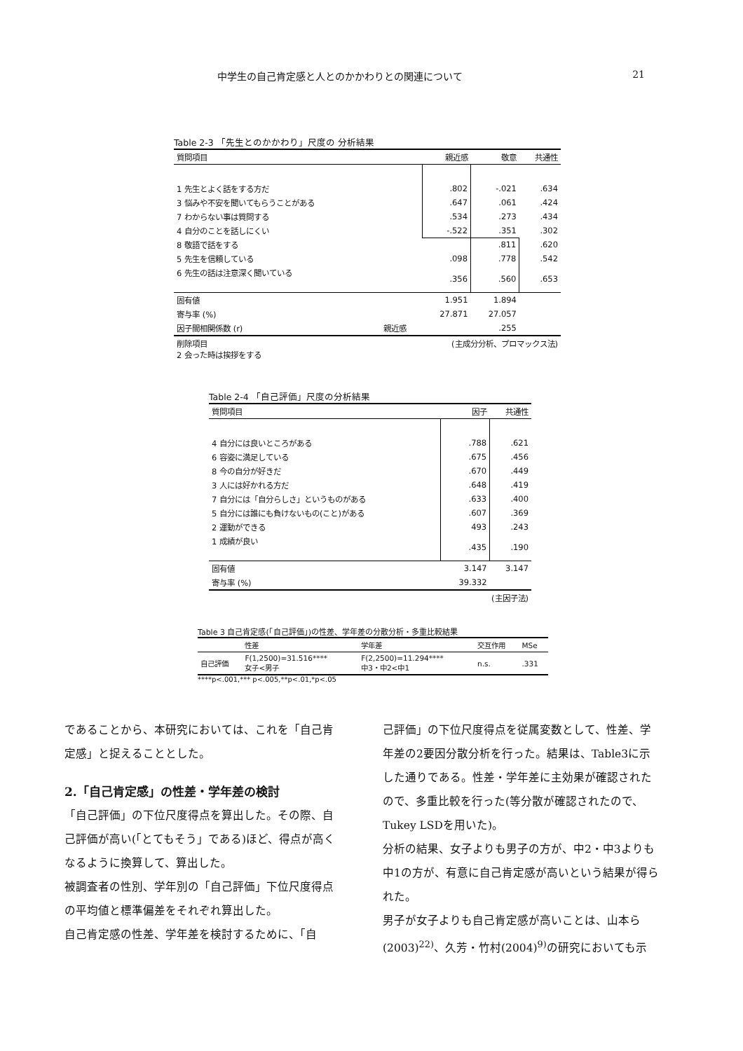中学生の自己肯定感と人とのかかわりとの関連について 21
Table 2-3 「先生とのかかわり」尺度の 分析結果
| 質問項目 | | 親近感 | 敬意 | 共通性 |
| --- | --- | --- | --- | --- |
| 1 先生とよく話をする方だ | | .802 | -.021 | .634 |
| 3 悩みや不安を聞いてもらうことがある | | .647 | .061 | .424 |
| 7 わからない事は質問する | | .534 | .273 | .434 |
| 4 自分のことを話しにくい | | -.522 | .351 | .302 |
| 8 敬語で話をする | | | .811 | .620 |
| 5 先生を信頼している | | .098 | .778 | .542 |
| 6 先生の話は注意深く聞いている | | .356 | .560 | .653 |
| 固有値 | | 1.951 | 1.894 | |
| 寄与率 (%) | | 27.871 | 27.057 | |
| 因子間相関係数 (r) | 親近感 | | .255 | |
| 削除項目 2 会った時は挨拶をする | (主成分分析、プロマックス法) | | | |
Table 2-4 「自己評価」尺度の分析結果
| 質問項目 | 因子 | 共通性 |
| --- | --- | --- |
| 4 自分には良いところがある | .788 | .621 |
| 6 容姿に満足している | .675 | .456 |
| 8 今の自分が好きだ | .670 | .449 |
| 3 人には好かれる方だ | .648 | .419 |
| 7 自分には「自分らしさ」というものがある | .633 | .400 |
| 5 自分には誰にも負けないもの(こと)がある | .607 | .369 |
| 2 運動ができる | 493 | .243 |
| 1 成績が良い | .435 | .190 |
| 固有値 | 3.147 | 3.147 |
| 寄与率 (%) | 39.332 | |
| (主因子法) | | |
Table 3 自己肯定感(「自己評価」)の性差、学年差の分散分析・多重比較結果
| | 性差 | 学年差 | 交互作用 | MSe |
| --- | --- | --- | --- | --- |
| 自己評価 | F(1,2500)=31.516**** 女子<男子 | F(2,2500)=11.294**** 中3・中2<中1 | n.s. | .331 |
****p<.001,*** p<.005,**p<.01,*p<.05
であることから、本研究においては、これを「自己肯定感」と捉えることとした。
2.「自己肯定感」の性差・学年差の検討
「自己評価」の下位尺度得点を算出した。その際、自己評価が高い(「とてもそう」である)ほど、得点が高くなるように換算して、算出した。
被調査者の性別、学年別の「自己評価」下位尺度得点の平均値と標準偏差をそれぞれ算出した。
自己肯定感の性差、学年差を検討するために、「自
己評価」の下位尺度得点を従属変数として、性差、学年差の2要因分散分析を行った。結果は、Table3に示した通りである。性差・学年差に主効果が確認されたので、多重比較を行った(等分散が確認されたので、Tukey LSDを用いた)。
分析の結果、女子よりも男子の方が、中2・中3よりも中1の方が、有意に自己肯定感が高いという結果が得られた。
男子が女子よりも自己肯定感が高いことは、山本ら(2003)<sup>22)</sup>、久芳・竹村(2004)<sup>9)</sup>の研究においても示